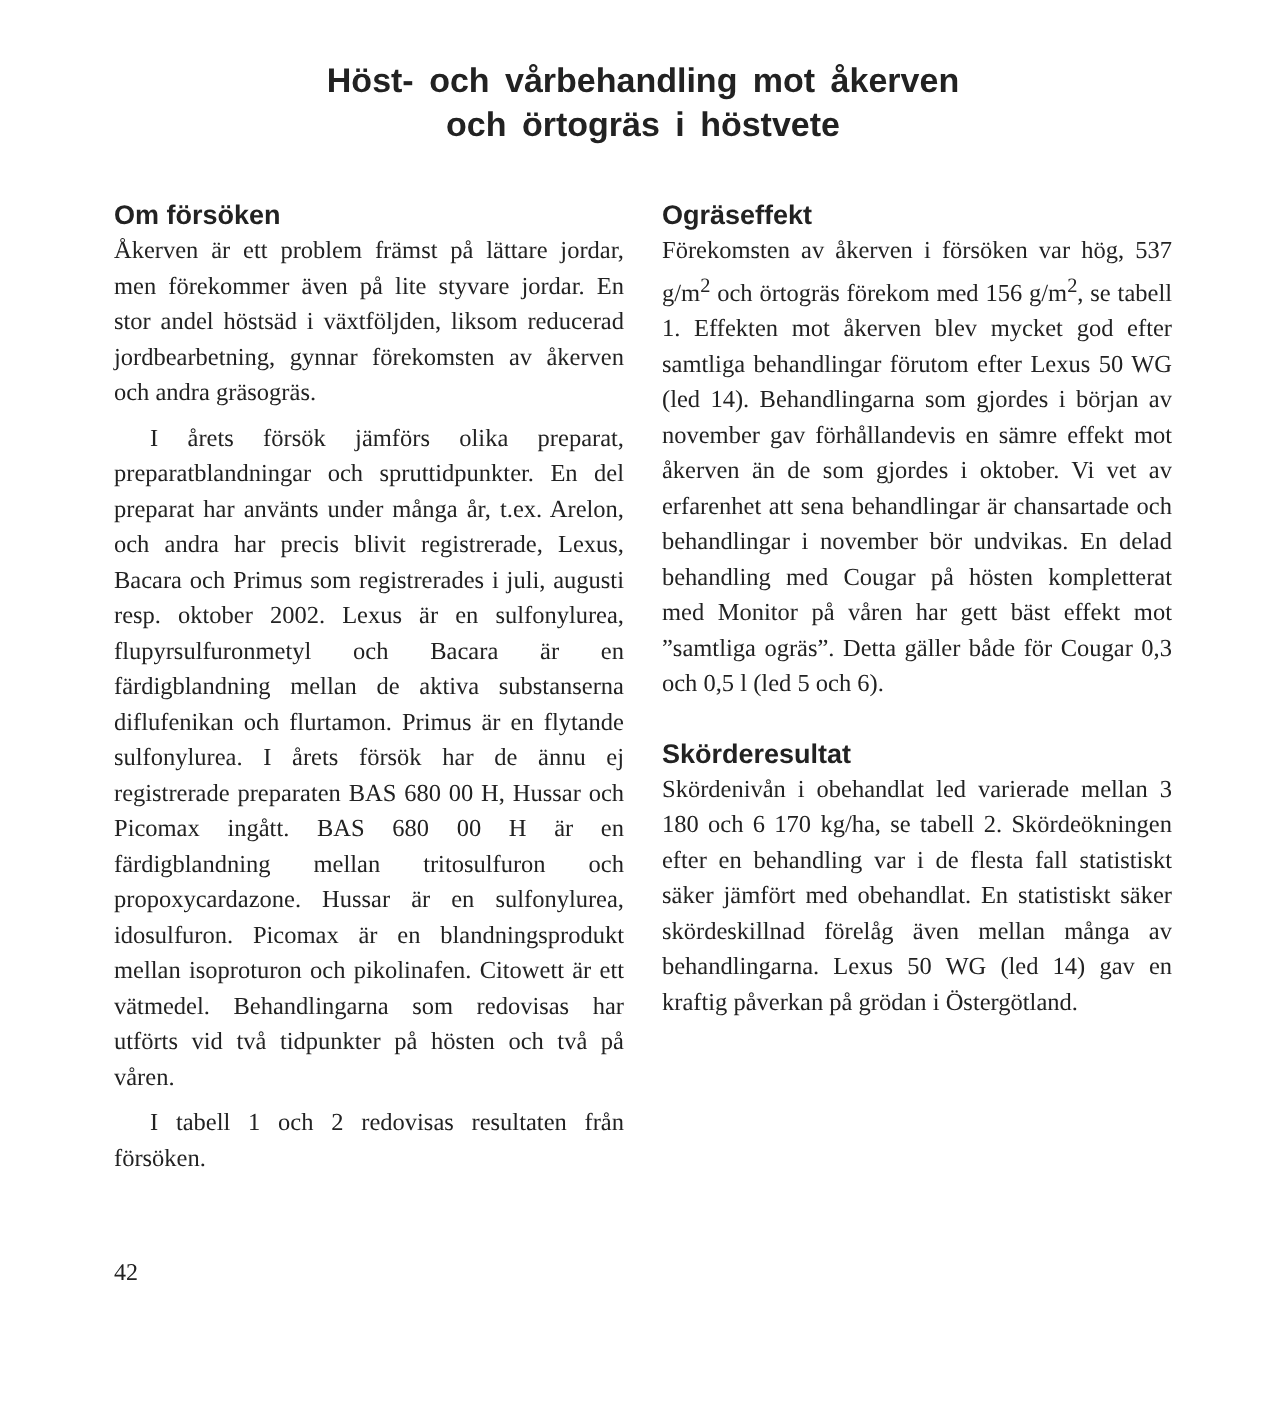Höst- och vårbehandling mot åkerven
och örtogräs i höstvete
Om försöken
Åkerven är ett problem främst på lättare jordar, men förekommer även på lite styvare jordar. En stor andel höstsäd i växtföljden, liksom reducerad jordbearbetning, gynnar förekomsten av åkerven och andra gräsogräs.
I årets försök jämförs olika preparat, preparatblandningar och spruttidpunkter. En del preparat har använts under många år, t.ex. Arelon, och andra har precis blivit registrerade, Lexus, Bacara och Primus som registrerades i juli, augusti resp. oktober 2002. Lexus är en sulfonylurea, flupyrsulfuronmetyl och Bacara är en färdigblandning mellan de aktiva substanserna diflufenikan och flurtamon. Primus är en flytande sulfonylurea. I årets försök har de ännu ej registrerade preparaten BAS 680 00 H, Hussar och Picomax ingått. BAS 680 00 H är en färdigblandning mellan tritosulfuron och propoxycardazone. Hussar är en sulfonylurea, idosulfuron. Picomax är en blandningsprodukt mellan isoproturon och pikolinafen. Citowett är ett vätmedel. Behandlingarna som redovisas har utförts vid två tidpunkter på hösten och två på våren.
I tabell 1 och 2 redovisas resultaten från försöken.
Ogräseffekt
Förekomsten av åkerven i försöken var hög, 537 g/m<sup>2</sup> och örtogräs förekom med 156 g/m<sup>2</sup>, se tabell 1. Effekten mot åkerven blev mycket god efter samtliga behandlingar förutom efter Lexus 50 WG (led 14). Behandlingarna som gjordes i början av november gav förhållandevis en sämre effekt mot åkerven än de som gjordes i oktober. Vi vet av erfarenhet att sena behandlingar är chansartade och behandlingar i november bör undvikas. En delad behandling med Cougar på hösten kompletterat med Monitor på våren har gett bäst effekt mot ”samtliga ogräs”. Detta gäller både för Cougar 0,3 och 0,5 l (led 5 och 6).
Skörderesultat
Skördenivån i obehandlat led varierade mellan 3 180 och 6 170 kg/ha, se tabell 2. Skördeökningen efter en behandling var i de flesta fall statistiskt säker jämfört med obehandlat. En statistiskt säker skördeskillnad förelåg även mellan många av behandlingarna. Lexus 50 WG (led 14) gav en kraftig påverkan på grödan i Östergötland.
42